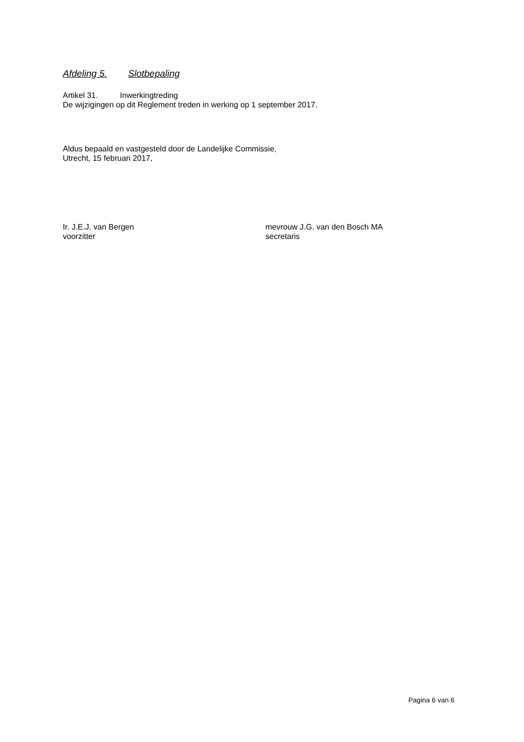Afdeling 5. Slotbepaling
Artikel 31. Inwerkingtreding
De wijzigingen op dit Reglement treden in werking op 1 september 2017.
Aldus bepaald en vastgesteld door de Landelijke Commissie,
Utrecht, 15 februari 2017,
Ir. J.E.J. van Bergen
voorzitter
mevrouw J.G. van den Bosch MA
secretaris
Pagina 6 van 6